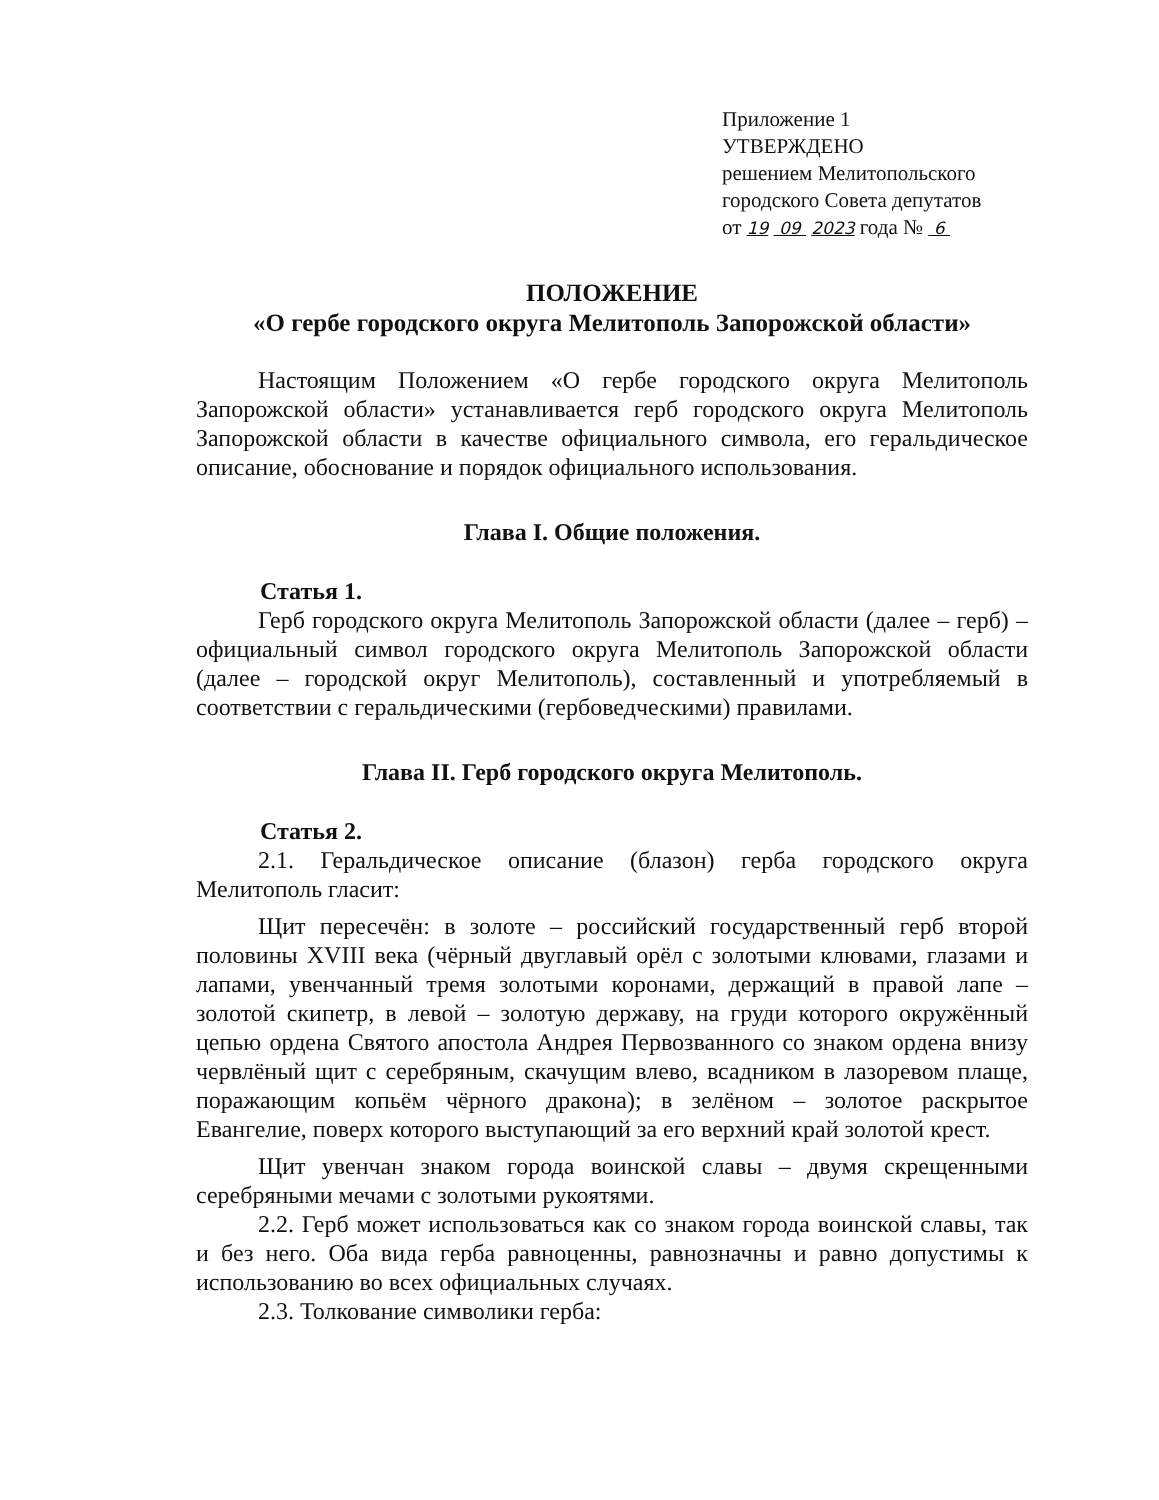Приложение 1
УТВЕРЖДЕНО
решением Мелитопольского
городского Совета депутатов
от 19 09 2023 года № 6
ПОЛОЖЕНИЕ
«О гербе городского округа Мелитополь Запорожской области»
Настоящим Положением «О гербе городского округа Мелитополь Запорожской области» устанавливается герб городского округа Мелитополь Запорожской области в качестве официального символа, его геральдическое описание, обоснование и порядок официального использования.
Глава I. Общие положения.
Статья 1.
Герб городского округа Мелитополь Запорожской области (далее – герб) – официальный символ городского округа Мелитополь Запорожской области (далее – городской округ Мелитополь), составленный и употребляемый в соответствии с геральдическими (гербоведческими) правилами.
Глава II. Герб городского округа Мелитополь.
Статья 2.
2.1. Геральдическое описание (блазон) герба городского округа Мелитополь гласит:
Щит пересечён: в золоте – российский государственный герб второй половины XVIII века (чёрный двуглавый орёл с золотыми клювами, глазами и лапами, увенчанный тремя золотыми коронами, держащий в правой лапе – золотой скипетр, в левой – золотую державу, на груди которого окружённый цепью ордена Святого апостола Андрея Первозванного со знаком ордена внизу червлёный щит с серебряным, скачущим влево, всадником в лазоревом плаще, поражающим копьём чёрного дракона); в зелёном – золотое раскрытое Евангелие, поверх которого выступающий за его верхний край золотой крест.
Щит увенчан знаком города воинской славы – двумя скрещенными серебряными мечами с золотыми рукоятями.
2.2. Герб может использоваться как со знаком города воинской славы, так и без него. Оба вида герба равноценны, равнозначны и равно допустимы к использованию во всех официальных случаях.
2.3. Толкование символики герба: